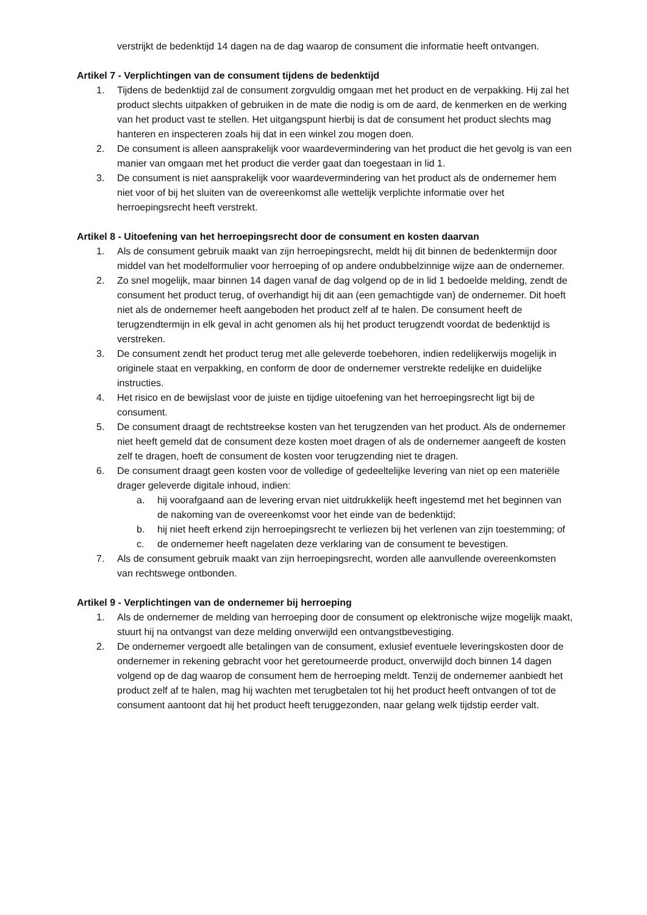verstrijkt de bedenktijd 14 dagen na de dag waarop de consument die informatie heeft ontvangen.
Artikel 7 - Verplichtingen van de consument tijdens de bedenktijd
1. Tijdens de bedenktijd zal de consument zorgvuldig omgaan met het product en de verpakking. Hij zal het product slechts uitpakken of gebruiken in de mate die nodig is om de aard, de kenmerken en de werking van het product vast te stellen. Het uitgangspunt hierbij is dat de consument het product slechts mag hanteren en inspecteren zoals hij dat in een winkel zou mogen doen.
2. De consument is alleen aansprakelijk voor waardevermindering van het product die het gevolg is van een manier van omgaan met het product die verder gaat dan toegestaan in lid 1.
3. De consument is niet aansprakelijk voor waardevermindering van het product als de ondernemer hem niet voor of bij het sluiten van de overeenkomst alle wettelijk verplichte informatie over het herroepingsrecht heeft verstrekt.
Artikel 8 - Uitoefening van het herroepingsrecht door de consument en kosten daarvan
1. Als de consument gebruik maakt van zijn herroepingsrecht, meldt hij dit binnen de bedenktermijn door middel van het modelformulier voor herroeping of op andere ondubbelzinnige wijze aan de ondernemer.
2. Zo snel mogelijk, maar binnen 14 dagen vanaf de dag volgend op de in lid 1 bedoelde melding, zendt de consument het product terug, of overhandigt hij dit aan (een gemachtigde van) de ondernemer. Dit hoeft niet als de ondernemer heeft aangeboden het product zelf af te halen. De consument heeft de terugzendtermijn in elk geval in acht genomen als hij het product terugzendt voordat de bedenktijd is verstreken.
3. De consument zendt het product terug met alle geleverde toebehoren, indien redelijkerwijs mogelijk in originele staat en verpakking, en conform de door de ondernemer verstrekte redelijke en duidelijke instructies.
4. Het risico en de bewijslast voor de juiste en tijdige uitoefening van het herroepingsrecht ligt bij de consument.
5. De consument draagt de rechtstreekse kosten van het terugzenden van het product. Als de ondernemer niet heeft gemeld dat de consument deze kosten moet dragen of als de ondernemer aangeeft de kosten zelf te dragen, hoeft de consument de kosten voor terugzending niet te dragen.
6. De consument draagt geen kosten voor de volledige of gedeeltelijke levering van niet op een materiële drager geleverde digitale inhoud, indien:
a. hij voorafgaand aan de levering ervan niet uitdrukkelijk heeft ingestemd met het beginnen van de nakoming van de overeenkomst voor het einde van de bedenktijd;
b. hij niet heeft erkend zijn herroepingsrecht te verliezen bij het verlenen van zijn toestemming; of
c. de ondernemer heeft nagelaten deze verklaring van de consument te bevestigen.
7. Als de consument gebruik maakt van zijn herroepingsrecht, worden alle aanvullende overeenkomsten van rechtswege ontbonden.
Artikel 9 - Verplichtingen van de ondernemer bij herroeping
1. Als de ondernemer de melding van herroeping door de consument op elektronische wijze mogelijk maakt, stuurt hij na ontvangst van deze melding onverwijld een ontvangstbevestiging.
2. De ondernemer vergoedt alle betalingen van de consument, exlusief eventuele leveringskosten door de ondernemer in rekening gebracht voor het geretourneerde product, onverwijld doch binnen 14 dagen volgend op de dag waarop de consument hem de herroeping meldt. Tenzij de ondernemer aanbiedt het product zelf af te halen, mag hij wachten met terugbetalen tot hij het product heeft ontvangen of tot de consument aantoont dat hij het product heeft teruggezonden, naar gelang welk tijdstip eerder valt.